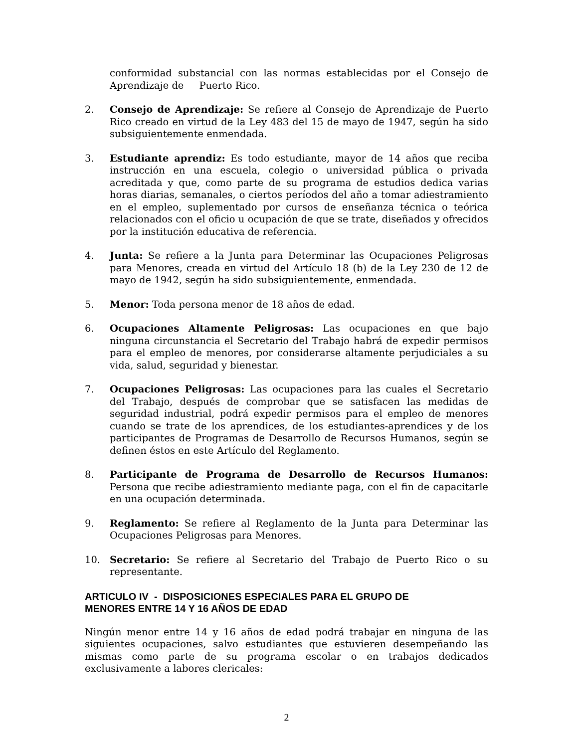conformidad substancial con las normas establecidas por el Consejo de Aprendizaje de Puerto Rico.
2. Consejo de Aprendizaje: Se refiere al Consejo de Aprendizaje de Puerto Rico creado en virtud de la Ley 483 del 15 de mayo de 1947, según ha sido subsiguientemente enmendada.
3. Estudiante aprendiz: Es todo estudiante, mayor de 14 años que reciba instrucción en una escuela, colegio o universidad pública o privada acreditada y que, como parte de su programa de estudios dedica varias horas diarias, semanales, o ciertos períodos del año a tomar adiestramiento en el empleo, suplementado por cursos de enseñanza técnica o teórica relacionados con el oficio u ocupación de que se trate, diseñados y ofrecidos por la institución educativa de referencia.
4. Junta: Se refiere a la Junta para Determinar las Ocupaciones Peligrosas para Menores, creada en virtud del Artículo 18 (b) de la Ley 230 de 12 de mayo de 1942, según ha sido subsiguientemente, enmendada.
5. Menor: Toda persona menor de 18 años de edad.
6. Ocupaciones Altamente Peligrosas: Las ocupaciones en que bajo ninguna circunstancia el Secretario del Trabajo habrá de expedir permisos para el empleo de menores, por considerarse altamente perjudiciales a su vida, salud, seguridad y bienestar.
7. Ocupaciones Peligrosas: Las ocupaciones para las cuales el Secretario del Trabajo, después de comprobar que se satisfacen las medidas de seguridad industrial, podrá expedir permisos para el empleo de menores cuando se trate de los aprendices, de los estudiantes-aprendices y de los participantes de Programas de Desarrollo de Recursos Humanos, según se definen éstos en este Artículo del Reglamento.
8. Participante de Programa de Desarrollo de Recursos Humanos: Persona que recibe adiestramiento mediante paga, con el fin de capacitarle en una ocupación determinada.
9. Reglamento: Se refiere al Reglamento de la Junta para Determinar las Ocupaciones Peligrosas para Menores.
10. Secretario: Se refiere al Secretario del Trabajo de Puerto Rico o su representante.
ARTICULO IV - DISPOSICIONES ESPECIALES PARA EL GRUPO DE
MENORES ENTRE 14 Y 16 AÑOS DE EDAD
Ningún menor entre 14 y 16 años de edad podrá trabajar en ninguna de las siguientes ocupaciones, salvo estudiantes que estuvieren desempeñando las mismas como parte de su programa escolar o en trabajos dedicados exclusivamente a labores clericales:
2